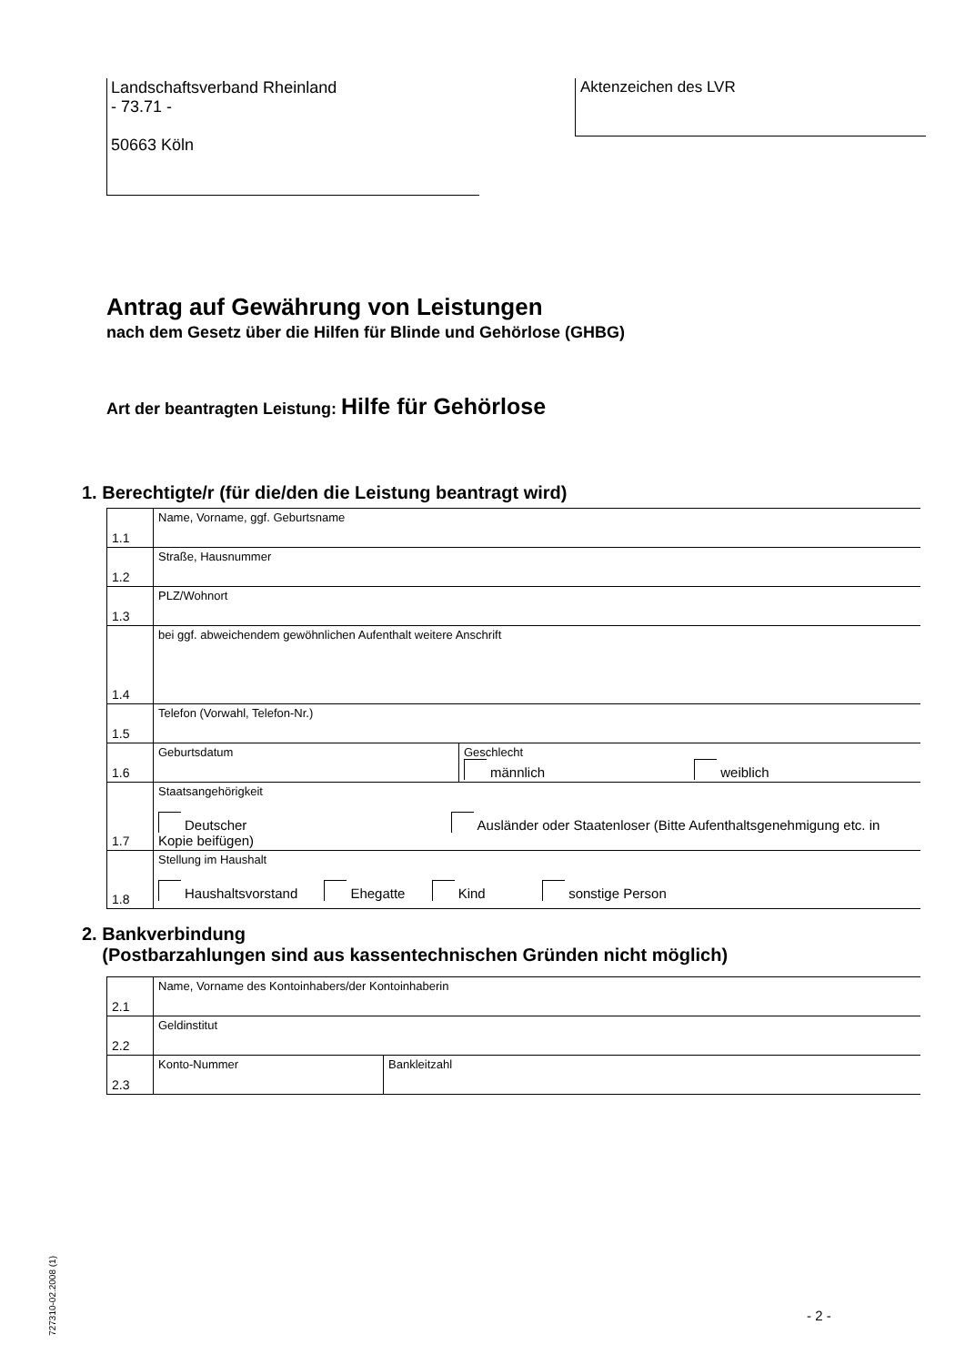Landschaftsverband Rheinland
- 73.71 -
50663 Köln
Aktenzeichen des LVR
Antrag auf Gewährung von Leistungen
nach dem Gesetz über die Hilfen für Blinde und Gehörlose (GHBG)
Art der beantragten Leistung: Hilfe für Gehörlose
1. Berechtigte/r (für die/den die Leistung beantragt wird)
| 1.1 | Name, Vorname, ggf. Geburtsname | |
| 1.2 | Straße, Hausnummer | |
| 1.3 | PLZ/Wohnort | |
| 1.4 | bei ggf. abweichendem gewöhnlichen Aufenthalt weitere Anschrift | |
| 1.5 | Telefon (Vorwahl, Telefon-Nr.) | |
| 1.6 | Geburtsdatum | Geschlecht männlich weiblich |
| 1.7 | Staatsangehörigkeit Deutscher Ausländer oder Staatenloser (Bitte Aufenthaltsgenehmigung etc. in Kopie beifügen) | |
| 1.8 | Stellung im Haushalt Haushaltsvorstand Ehegatte Kind sonstige Person | |
2. Bankverbindung
(Postbarzahlungen sind aus kassentechnischen Gründen nicht möglich)
| 2.1 | Name, Vorname des Kontoinhabers/der Kontoinhaberin | |
| 2.2 | Geldinstitut | |
| 2.3 | Konto-Nummer | Bankleitzahl |
727310-02.2008 (1)
- 2 -